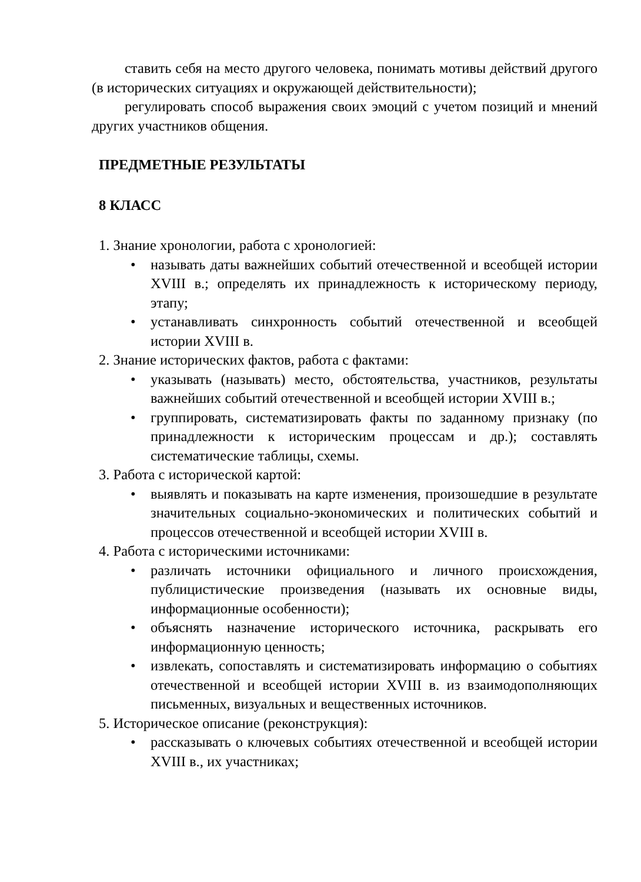ставить себя на место другого человека, понимать мотивы действий другого (в исторических ситуациях и окружающей действительности);
регулировать способ выражения своих эмоций с учетом позиций и мнений других участников общения.
ПРЕДМЕТНЫЕ РЕЗУЛЬТАТЫ
8 КЛАСС
1. Знание хронологии, работа с хронологией:
• называть даты важнейших событий отечественной и всеобщей истории XVIII в.; определять их принадлежность к историческому периоду, этапу;
• устанавливать синхронность событий отечественной и всеобщей истории XVIII в.
2. Знание исторических фактов, работа с фактами:
• указывать (называть) место, обстоятельства, участников, результаты важнейших событий отечественной и всеобщей истории XVIII в.;
• группировать, систематизировать факты по заданному признаку (по принадлежности к историческим процессам и др.); составлять систематические таблицы, схемы.
3. Работа с исторической картой:
• выявлять и показывать на карте изменения, произошедшие в результате значительных социально-экономических и политических событий и процессов отечественной и всеобщей истории XVIII в.
4. Работа с историческими источниками:
• различать источники официального и личного происхождения, публицистические произведения (называть их основные виды, информационные особенности);
• объяснять назначение исторического источника, раскрывать его информационную ценность;
• извлекать, сопоставлять и систематизировать информацию о событиях отечественной и всеобщей истории XVIII в. из взаимодополняющих письменных, визуальных и вещественных источников.
5. Историческое описание (реконструкция):
• рассказывать о ключевых событиях отечественной и всеобщей истории XVIII в., их участниках;